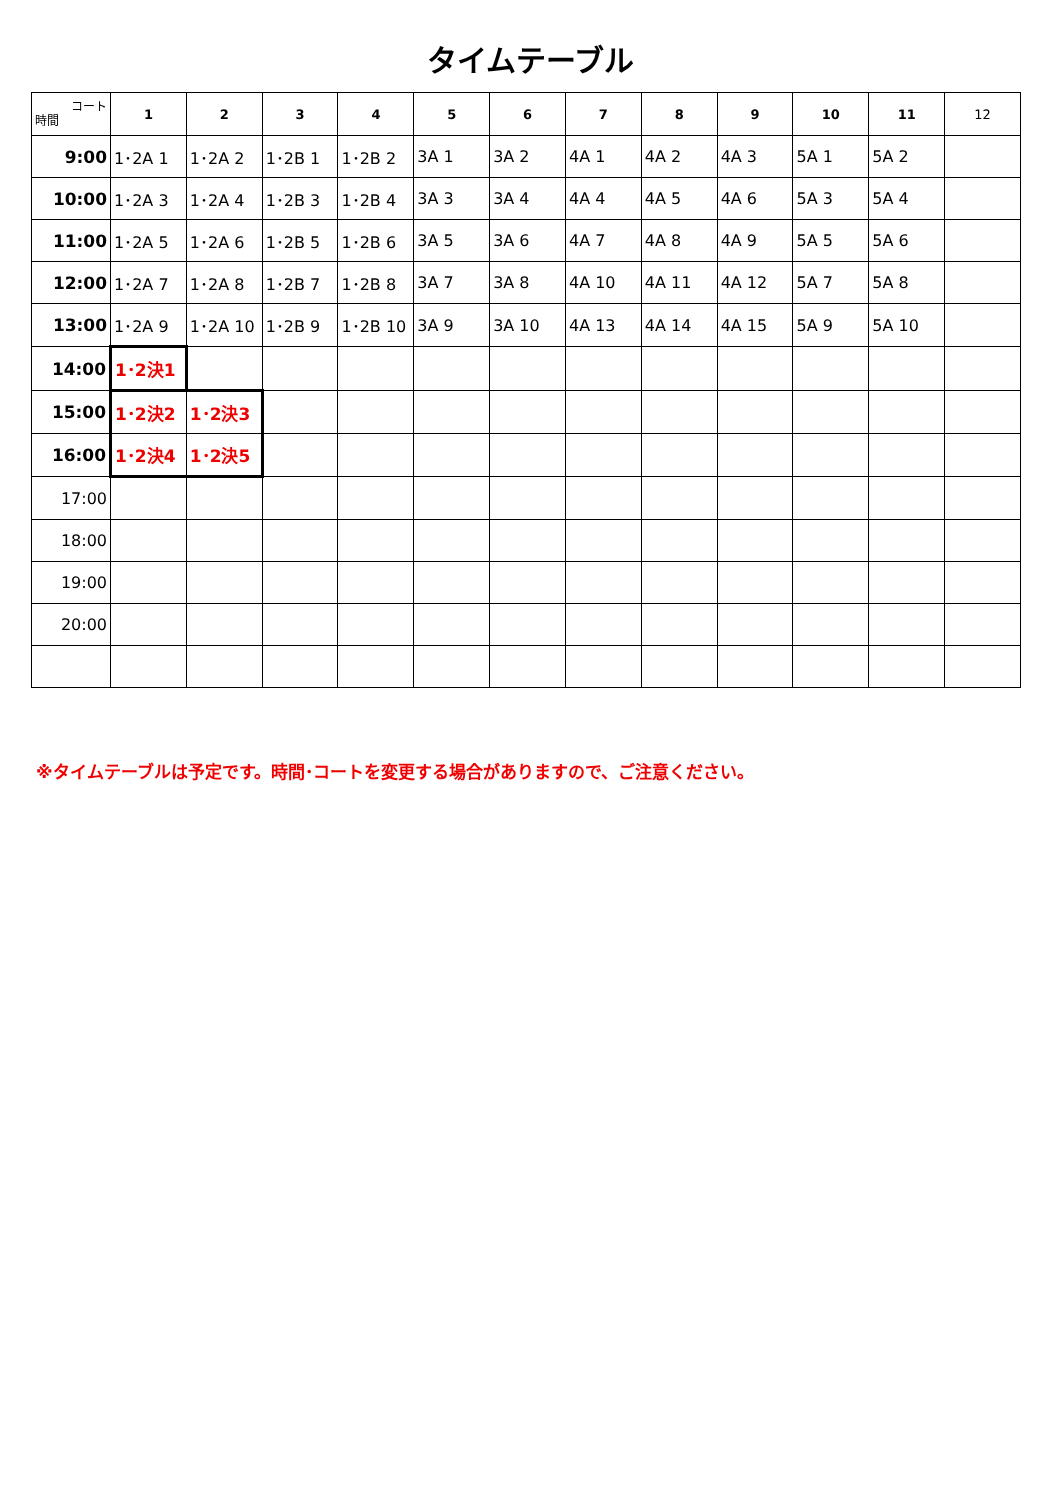タイムテーブル
| コート 時間 | 1 | 2 | 3 | 4 | 5 | 6 | 7 | 8 | 9 | 10 | 11 | 12 |
| --- | --- | --- | --- | --- | --- | --- | --- | --- | --- | --- | --- | --- |
| 9:00 | 1･2A 1 | 1･2A 2 | 1･2B 1 | 1･2B 2 | 3A 1 | 3A 2 | 4A 1 | 4A 2 | 4A 3 | 5A 1 | 5A 2 | |
| 10:00 | 1･2A 3 | 1･2A 4 | 1･2B 3 | 1･2B 4 | 3A 3 | 3A 4 | 4A 4 | 4A 5 | 4A 6 | 5A 3 | 5A 4 | |
| 11:00 | 1･2A 5 | 1･2A 6 | 1･2B 5 | 1･2B 6 | 3A 5 | 3A 6 | 4A 7 | 4A 8 | 4A 9 | 5A 5 | 5A 6 | |
| 12:00 | 1･2A 7 | 1･2A 8 | 1･2B 7 | 1･2B 8 | 3A 7 | 3A 8 | 4A 10 | 4A 11 | 4A 12 | 5A 7 | 5A 8 | |
| 13:00 | 1･2A 9 | 1･2A 10 | 1･2B 9 | 1･2B 10 | 3A 9 | 3A 10 | 4A 13 | 4A 14 | 4A 15 | 5A 9 | 5A 10 | |
| 14:00 | 1･2決1 | | | | | | | | | | | |
| 15:00 | 1･2決2 | 1･2決3 | | | | | | | | | | |
| 16:00 | 1･2決4 | 1･2決5 | | | | | | | | | | |
| 17:00 | | | | | | | | | | | | |
| 18:00 | | | | | | | | | | | | |
| 19:00 | | | | | | | | | | | | |
| 20:00 | | | | | | | | | | | | |
※タイムテーブルは予定です。時間･コートを変更する場合がありますので、ご注意ください。